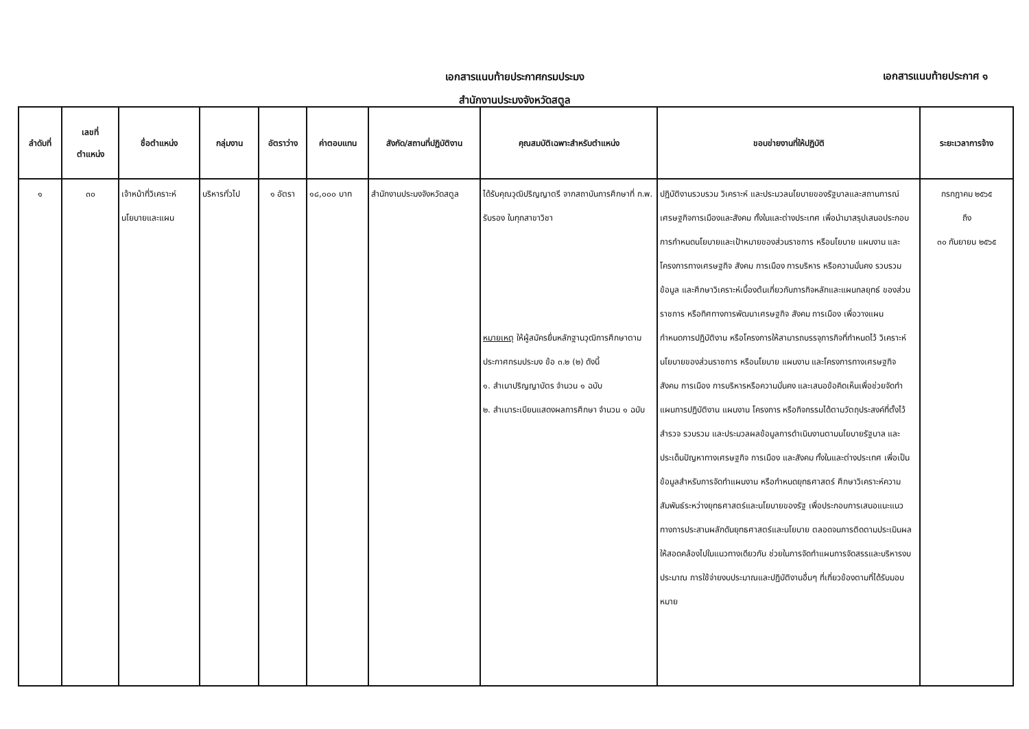เอกสารแนบท้ายประกาศกรมประมง
สำนักงานประมงจังหวัดสตูล
เอกสารแนบท้ายประกาศ ๑
| ลำดับที่ | เลขที่ ตำแหน่ง | ชื่อตำแหน่ง | กลุ่มงาน | อัตราว่าง | ค่าตอบแทน | สังกัด/สถานที่ปฏิบัติงาน | คุณสมบัติเฉพาะสำหรับตำแหน่ง | ขอบข่ายงานที่ให้ปฏิบัติ | ระยะเวลาการจ้าง |
| --- | --- | --- | --- | --- | --- | --- | --- | --- | --- |
| ๑ | ๓๐ | เจ้าหน้าที่วิเคราะห์นโยบายและแผน | บริหารทั่วไป | ๑ อัตรา | ๑๘,๐๐๐ บาท | สำนักงานประมงจังหวัดสตูล | ได้รับคุณวุฒิปริญญาตรี จากสถาบันการศึกษาที่ ก.พ. รับรอง ในทุกสาขาวิชา หมายเหตุ ให้ผู้สมัครยื่นหลักฐานวุฒิการศึกษาตามประกาศกรมประมง ข้อ ๓.๒ (๒) ดังนี้ ๑. สำเนาปริญญาบัตร จำนวน ๑ ฉบับ ๒. สำเนาระเบียนแสดงผลการศึกษา จำนวน ๑ ฉบับ | ปฏิบัติงานรวบรวม วิเคราะห์ และประมวลนโยบายของรัฐบาลและสถานการณ์เศรษฐกิจการเมืองและสังคม ทั้งในและต่างประเทศ เพื่อนำมาสรุปเสนอประกอบการกำหนดนโยบายและเป้าหมายของส่วนราชการ หรือนโยบาย แผนงาน และโครงการทางเศรษฐกิจ สังคม การเมือง การบริหาร หรือความมั่นคง รวบรวมข้อมูล และศึกษาวิเคราะห์เบื้องต้นเกี่ยวกับภารกิจหลักและแผนกลยุทธ์ ของส่วนราชการ หรือทิศทางการพัฒนาเศรษฐกิจ สังคม การเมือง เพื่อวางแผนกำหนดการปฏิบัติงาน หรือโครงการให้สามารถบรรจุภารกิจที่กำหนดไว้ วิเคราะห์นโยบายของส่วนราชการ หรือนโยบาย แผนงาน และโครงการทางเศรษฐกิจ สังคม การเมือง การบริหารหรือความมั่นคง และเสนอข้อคิดเห็นเพื่อช่วยจัดทำแผนการปฏิบัติงาน แผนงาน โครงการ หรือกิจกรรมได้ตามวัตถุประสงค์ที่ตั้งไว้ สำรวจ รวบรวม และประมวลผลข้อมูลการดำเนินงานตามนโยบายรัฐบาล และประเด็นปัญหาทางเศรษฐกิจ การเมือง และสังคม ทั้งในและต่างประเทศ เพื่อเป็นข้อมูลสำหรับการจัดทำแผนงาน หรือกำหนดยุทธศาสตร์ ศึกษาวิเคราะห์ความสัมพันธ์ระหว่างยุทธศาสตร์และนโยบายของรัฐ เพื่อประกอบการเสนอแนะแนวทางการประสานผลักดันยุทธศาสตร์และนโยบาย ตลอดจนการติดตามประเมินผลให้สอดคล้องไปในแนวทางเดียวกัน ช่วยในการจัดทำแผนการจัดสรรและบริหารงบประมาณ การใช้จ่ายงบประมาณและปฏิบัติงานอื่นๆ ที่เกี่ยวข้องตามที่ได้รับมอบหมาย | กรกฎาคม ๒๕๖๕ ถึง ๓๐ กันยายน ๒๕๖๕ |